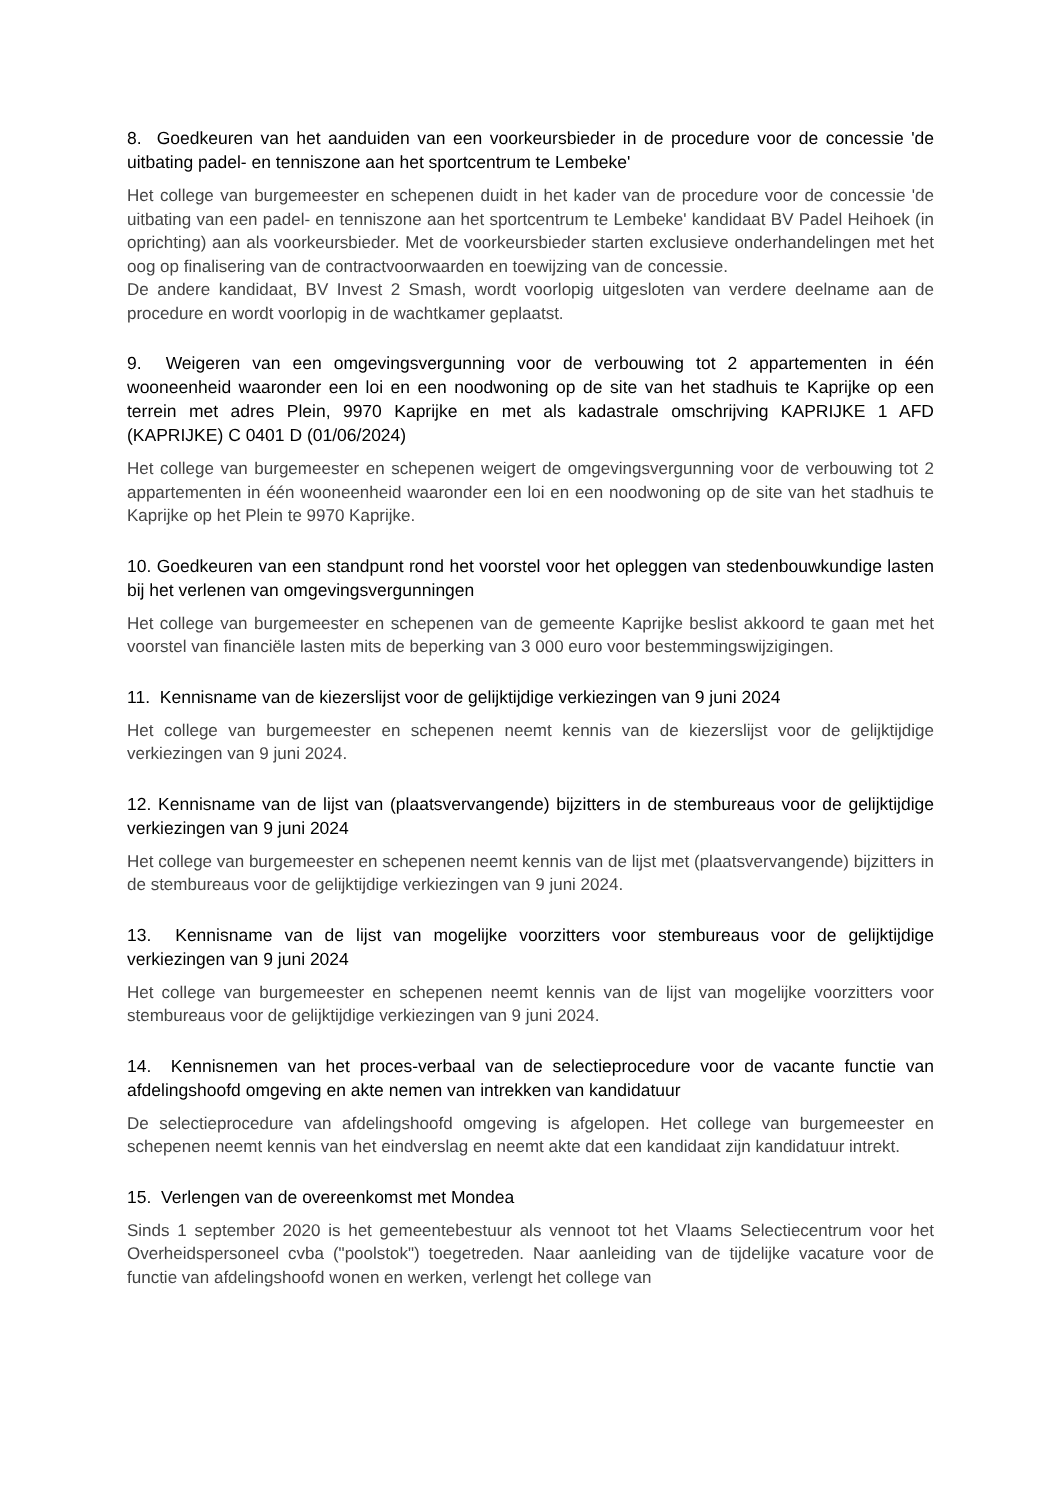8. Goedkeuren van het aanduiden van een voorkeursbieder in de procedure voor de concessie 'de uitbating padel- en tenniszone aan het sportcentrum te Lembeke'
Het college van burgemeester en schepenen duidt in het kader van de procedure voor de concessie 'de uitbating van een padel- en tenniszone aan het sportcentrum te Lembeke' kandidaat BV Padel Heihoek (in oprichting) aan als voorkeursbieder. Met de voorkeursbieder starten exclusieve onderhandelingen met het oog op finalisering van de contractvoorwaarden en toewijzing van de concessie.
De andere kandidaat, BV Invest 2 Smash, wordt voorlopig uitgesloten van verdere deelname aan de procedure en wordt voorlopig in de wachtkamer geplaatst.
9. Weigeren van een omgevingsvergunning voor de verbouwing tot 2 appartementen in één wooneenheid waaronder een loi en een noodwoning op de site van het stadhuis te Kaprijke op een terrein met adres Plein, 9970 Kaprijke en met als kadastrale omschrijving KAPRIJKE 1 AFD (KAPRIJKE) C 0401 D (01/06/2024)
Het college van burgemeester en schepenen weigert de omgevingsvergunning voor de verbouwing tot 2 appartementen in één wooneenheid waaronder een loi en een noodwoning op de site van het stadhuis te Kaprijke op het Plein te 9970 Kaprijke.
10. Goedkeuren van een standpunt rond het voorstel voor het opleggen van stedenbouwkundige lasten bij het verlenen van omgevingsvergunningen
Het college van burgemeester en schepenen van de gemeente Kaprijke beslist akkoord te gaan met het voorstel van financiële lasten mits de beperking van 3 000 euro voor bestemmingswijzigingen.
11. Kennisname van de kiezerslijst voor de gelijktijdige verkiezingen van 9 juni 2024
Het college van burgemeester en schepenen neemt kennis van de kiezerslijst voor de gelijktijdige verkiezingen van 9 juni 2024.
12. Kennisname van de lijst van (plaatsvervangende) bijzitters in de stembureaus voor de gelijktijdige verkiezingen van 9 juni 2024
Het college van burgemeester en schepenen neemt kennis van de lijst met (plaatsvervangende) bijzitters in de stembureaus voor de gelijktijdige verkiezingen van 9 juni 2024.
13. Kennisname van de lijst van mogelijke voorzitters voor stembureaus voor de gelijktijdige verkiezingen van 9 juni 2024
Het college van burgemeester en schepenen neemt kennis van de lijst van mogelijke voorzitters voor stembureaus voor de gelijktijdige verkiezingen van 9 juni 2024.
14. Kennisnemen van het proces-verbaal van de selectieprocedure voor de vacante functie van afdelingshoofd omgeving en akte nemen van intrekken van kandidatuur
De selectieprocedure van afdelingshoofd omgeving is afgelopen. Het college van burgemeester en schepenen neemt kennis van het eindverslag en neemt akte dat een kandidaat zijn kandidatuur intrekt.
15. Verlengen van de overeenkomst met Mondea
Sinds 1 september 2020 is het gemeentebestuur als vennoot tot het Vlaams Selectiecentrum voor het Overheidspersoneel cvba ("poolstok") toegetreden. Naar aanleiding van de tijdelijke vacature voor de functie van afdelingshoofd wonen en werken, verlengt het college van